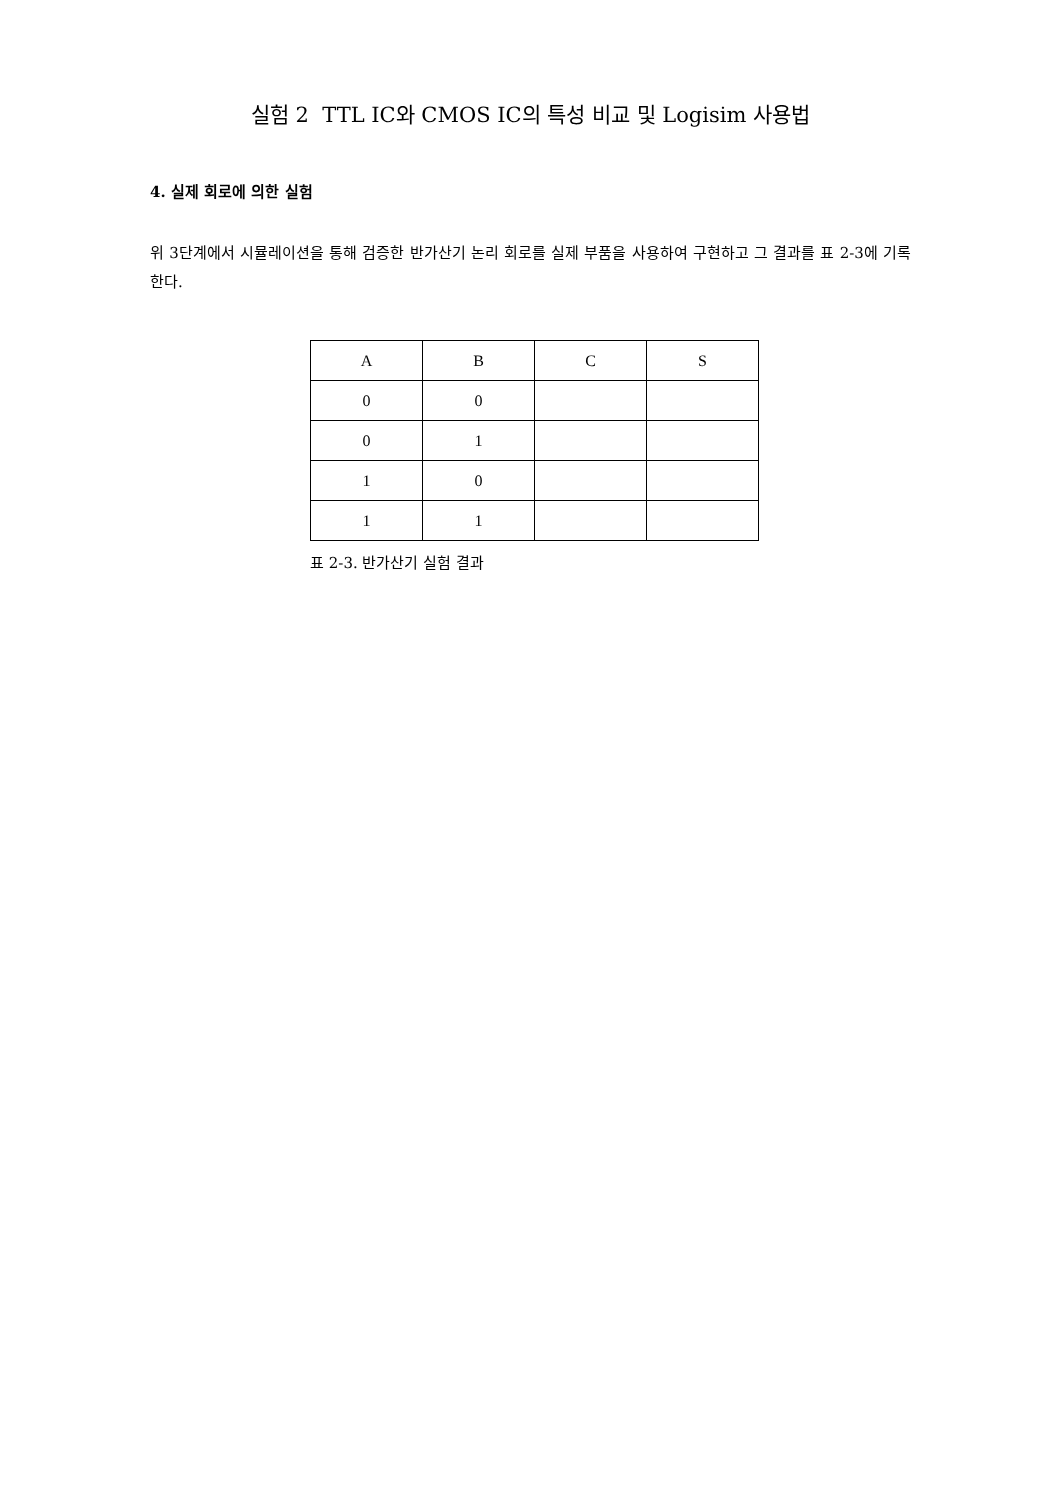실험 2 TTL IC와 CMOS IC의 특성 비교 및 Logisim 사용법
4. 실제 회로에 의한 실험
위 3단계에서 시뮬레이션을 통해 검증한 반가산기 논리 회로를 실제 부품을 사용하여 구현하고 그 결과를 표 2-3에 기록한다.
| A | B | C | S |
| 0 | 0 | | |
| 0 | 1 | | |
| 1 | 0 | | |
| 1 | 1 | | |
표 2-3. 반가산기 실험 결과